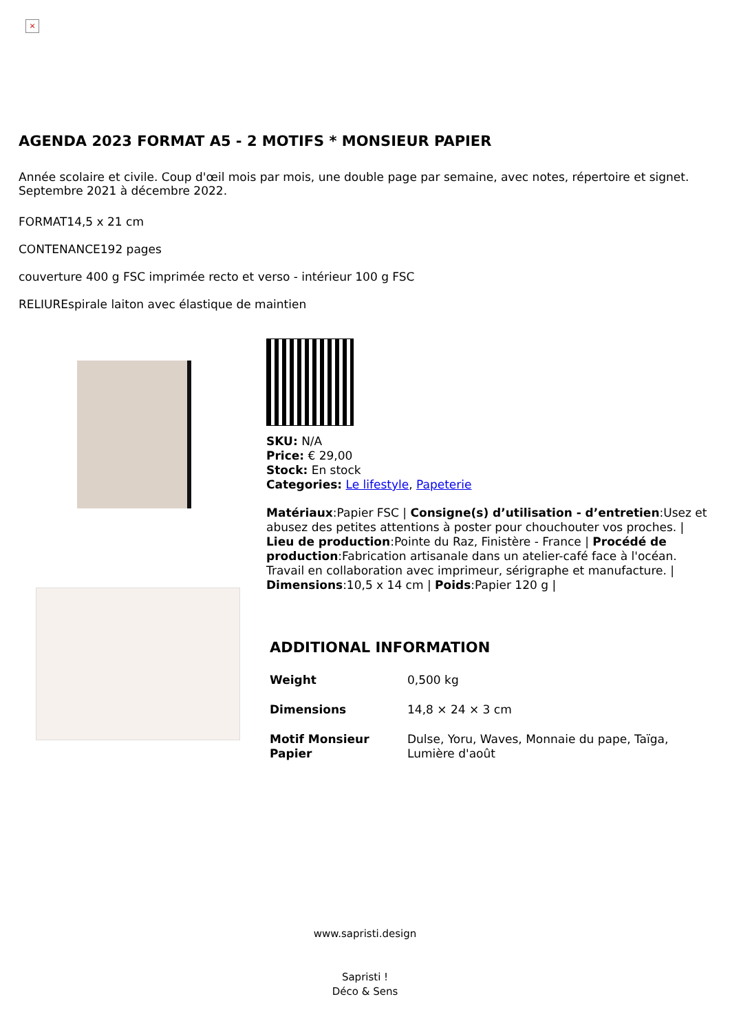×
AGENDA 2023 FORMAT A5 - 2 MOTIFS * MONSIEUR PAPIER
Année scolaire et civile. Coup d'œil mois par mois, une double page par semaine, avec notes, répertoire et signet. Septembre 2021 à décembre 2022.
FORMAT14,5 x 21 cm
CONTENANCE192 pages
couverture 400 g FSC imprimée recto et verso - intérieur 100 g FSC
RELIUREspirale laiton avec élastique de maintien
SKU: N/A
Price: € 29,00
Stock: En stock
Categories: Le lifestyle, Papeterie
Matériaux:Papier FSC | Consigne(s) d’utilisation - d’entretien:Usez et abusez des petites attentions à poster pour chouchouter vos proches. | Lieu de production:Pointe du Raz, Finistère - France | Procédé de production:Fabrication artisanale dans un atelier-café face à l'océan. Travail en collaboration avec imprimeur, sérigraphe et manufacture. | Dimensions:10,5 x 14 cm | Poids:Papier 120 g |
ADDITIONAL INFORMATION
| Weight | 0,500 kg |
| Dimensions | 14,8 × 24 × 3 cm |
| Motif Monsieur Papier | Dulse, Yoru, Waves, Monnaie du pape, Taïga, Lumière d'août |
www.sapristi.design
Sapristi !
Déco & Sens